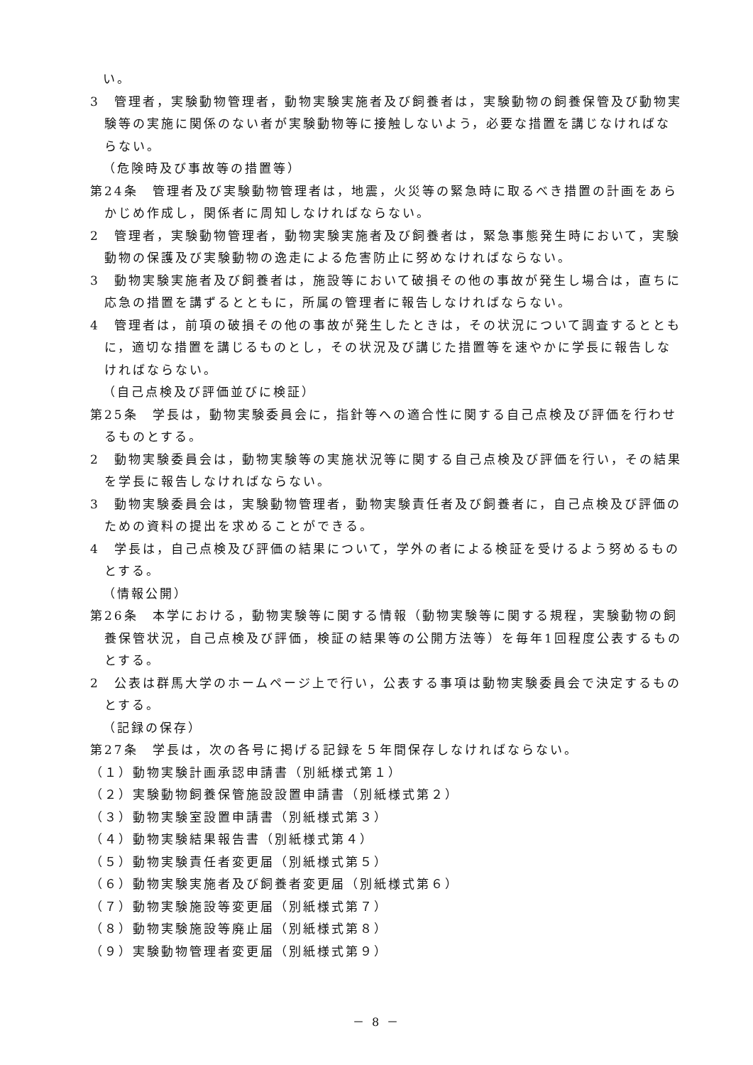い。
3　管理者，実験動物管理者，動物実験実施者及び飼養者は，実験動物の飼養保管及び動物実験等の実施に関係のない者が実験動物等に接触しないよう，必要な措置を講じなければならない。
（危険時及び事故等の措置等）
第24条　管理者及び実験動物管理者は，地震，火災等の緊急時に取るべき措置の計画をあらかじめ作成し，関係者に周知しなければならない。
2　管理者，実験動物管理者，動物実験実施者及び飼養者は，緊急事態発生時において，実験動物の保護及び実験動物の逸走による危害防止に努めなければならない。
3　動物実験実施者及び飼養者は，施設等において破損その他の事故が発生し場合は，直ちに応急の措置を講ずるとともに，所属の管理者に報告しなければならない。
4　管理者は，前項の破損その他の事故が発生したときは，その状況について調査するとともに，適切な措置を講じるものとし，その状況及び講じた措置等を速やかに学長に報告しなければならない。
（自己点検及び評価並びに検証）
第25条　学長は，動物実験委員会に，指針等への適合性に関する自己点検及び評価を行わせるものとする。
2　動物実験委員会は，動物実験等の実施状況等に関する自己点検及び評価を行い，その結果を学長に報告しなければならない。
3　動物実験委員会は，実験動物管理者，動物実験責任者及び飼養者に，自己点検及び評価のための資料の提出を求めることができる。
4　学長は，自己点検及び評価の結果について，学外の者による検証を受けるよう努めるものとする。
（情報公開）
第26条　本学における，動物実験等に関する情報（動物実験等に関する規程，実験動物の飼養保管状況，自己点検及び評価，検証の結果等の公開方法等）を毎年1回程度公表するものとする。
2　公表は群馬大学のホームページ上で行い，公表する事項は動物実験委員会で決定するものとする。
（記録の保存）
第27条　学長は，次の各号に掲げる記録を５年間保存しなければならない。
（１）動物実験計画承認申請書（別紙様式第１）
（２）実験動物飼養保管施設設置申請書（別紙様式第２）
（３）動物実験室設置申請書（別紙様式第３）
（４）動物実験結果報告書（別紙様式第４）
（５）動物実験責任者変更届（別紙様式第５）
（６）動物実験実施者及び飼養者変更届（別紙様式第６）
（７）動物実験施設等変更届（別紙様式第７）
（８）動物実験施設等廃止届（別紙様式第８）
（９）実験動物管理者変更届（別紙様式第９）
－ 8 －